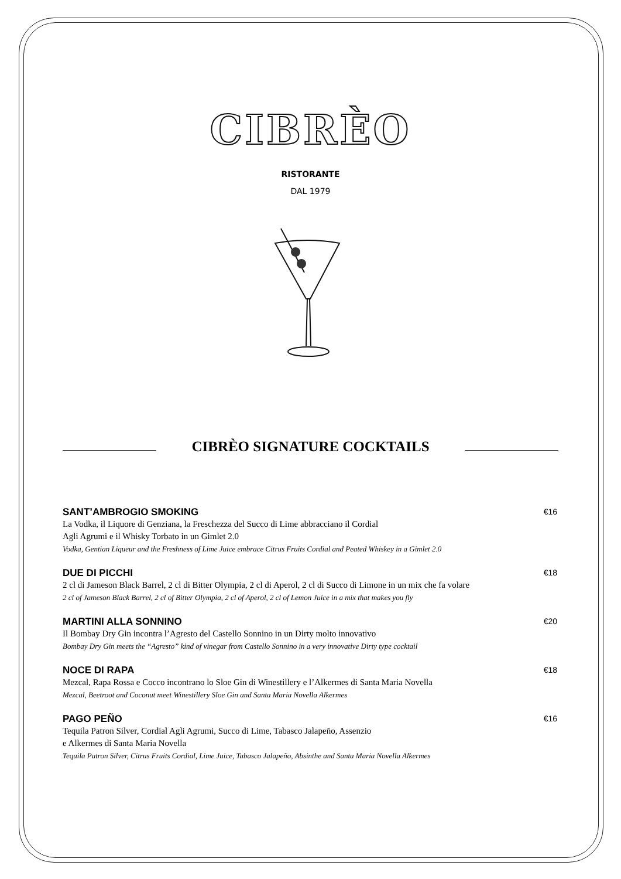CIBRÈO
RISTORANTE
DAL 1979
CIBRÈO SIGNATURE COCKTAILS
SANT’AMBROGIO SMOKING €16
La Vodka, il Liquore di Genziana, la Freschezza del Succo di Lime abbracciano il Cordial
Agli Agrumi e il Whisky Torbato in un Gimlet 2.0
Vodka, Gentian Liqueur and the Freshness of Lime Juice embrace Citrus Fruits Cordial and Peated Whiskey in a Gimlet 2.0
DUE DI PICCHI €18
2 cl di Jameson Black Barrel, 2 cl di Bitter Olympia, 2 cl di Aperol, 2 cl di Succo di Limone in un mix che fa volare
2 cl of Jameson Black Barrel, 2 cl of Bitter Olympia, 2 cl of Aperol, 2 cl of Lemon Juice in a mix that makes you fly
MARTINI ALLA SONNINO €20
Il Bombay Dry Gin incontra l’Agresto del Castello Sonnino in un Dirty molto innovativo
Bombay Dry Gin meets the “Agresto” kind of vinegar from Castello Sonnino in a very innovative Dirty type cocktail
NOCE DI RAPA €18
Mezcal, Rapa Rossa e Cocco incontrano lo Sloe Gin di Winestillery e l’Alkermes di Santa Maria Novella
Mezcal, Beetroot and Coconut meet Winestillery Sloe Gin and Santa Maria Novella Alkermes
PAGO PEÑO €16
Tequila Patron Silver, Cordial Agli Agrumi, Succo di Lime, Tabasco Jalapeño, Assenzio
e Alkermes di Santa Maria Novella
Tequila Patron Silver, Citrus Fruits Cordial, Lime Juice, Tabasco Jalapeño, Absinthe and Santa Maria Novella Alkermes